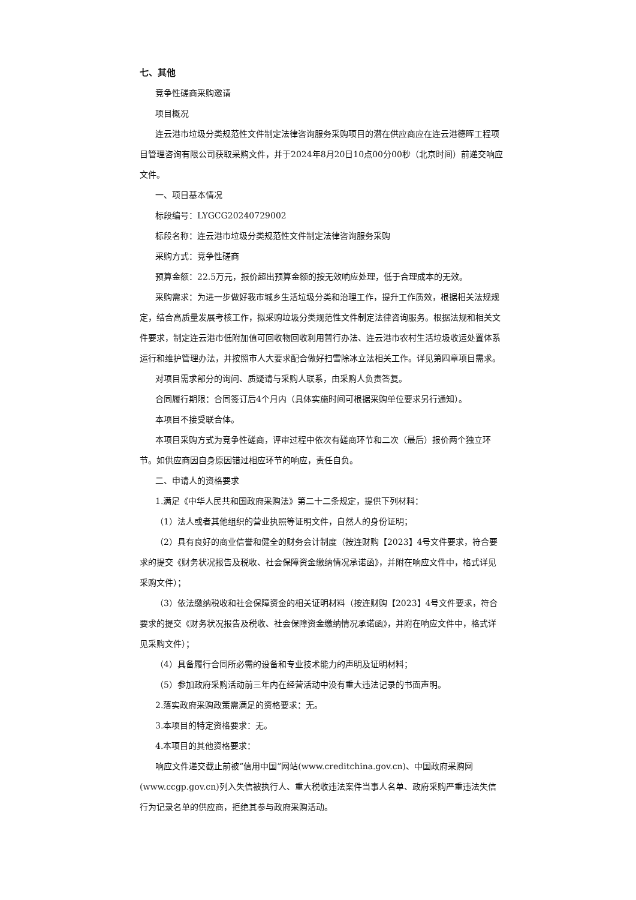七、其他
竞争性磋商采购邀请
项目概况
连云港市垃圾分类规范性文件制定法律咨询服务采购项目的潜在供应商应在连云港德晖工程项目管理咨询有限公司获取采购文件，并于2024年8月20日10点00分00秒（北京时间）前递交响应文件。
一、项目基本情况
标段编号：LYGCG20240729002
标段名称：连云港市垃圾分类规范性文件制定法律咨询服务采购
采购方式：竞争性磋商
预算金额：22.5万元，报价超出预算金额的按无效响应处理，低于合理成本的无效。
采购需求：为进一步做好我市城乡生活垃圾分类和治理工作，提升工作质效，根据相关法规规定，结合高质量发展考核工作，拟采购垃圾分类规范性文件制定法律咨询服务。根据法规和相关文件要求，制定连云港市低附加值可回收物回收利用暂行办法、连云港市农村生活垃圾收运处置体系运行和维护管理办法，并按照市人大要求配合做好扫雪除冰立法相关工作。详见第四章项目需求。
对项目需求部分的询问、质疑请与采购人联系，由采购人负责答复。
合同履行期限：合同签订后4个月内（具体实施时间可根据采购单位要求另行通知）。
本项目不接受联合体。
本项目采购方式为竞争性磋商，评审过程中依次有磋商环节和二次（最后）报价两个独立环节。如供应商因自身原因错过相应环节的响应，责任自负。
二、申请人的资格要求
1.满足《中华人民共和国政府采购法》第二十二条规定，提供下列材料：
（1）法人或者其他组织的营业执照等证明文件，自然人的身份证明；
（2）具有良好的商业信誉和健全的财务会计制度（按连财购【2023】4号文件要求，符合要求的提交《财务状况报告及税收、社会保障资金缴纳情况承诺函》，并附在响应文件中，格式详见采购文件）；
（3）依法缴纳税收和社会保障资金的相关证明材料（按连财购【2023】4号文件要求，符合要求的提交《财务状况报告及税收、社会保障资金缴纳情况承诺函》，并附在响应文件中，格式详见采购文件）；
（4）具备履行合同所必需的设备和专业技术能力的声明及证明材料；
（5）参加政府采购活动前三年内在经营活动中没有重大违法记录的书面声明。
2.落实政府采购政策需满足的资格要求：无。
3.本项目的特定资格要求：无。
4.本项目的其他资格要求：
响应文件递交截止前被“信用中国”网站(www.creditchina.gov.cn)、中国政府采购网(www.ccgp.gov.cn)列入失信被执行人、重大税收违法案件当事人名单、政府采购严重违法失信行为记录名单的供应商，拒绝其参与政府采购活动。